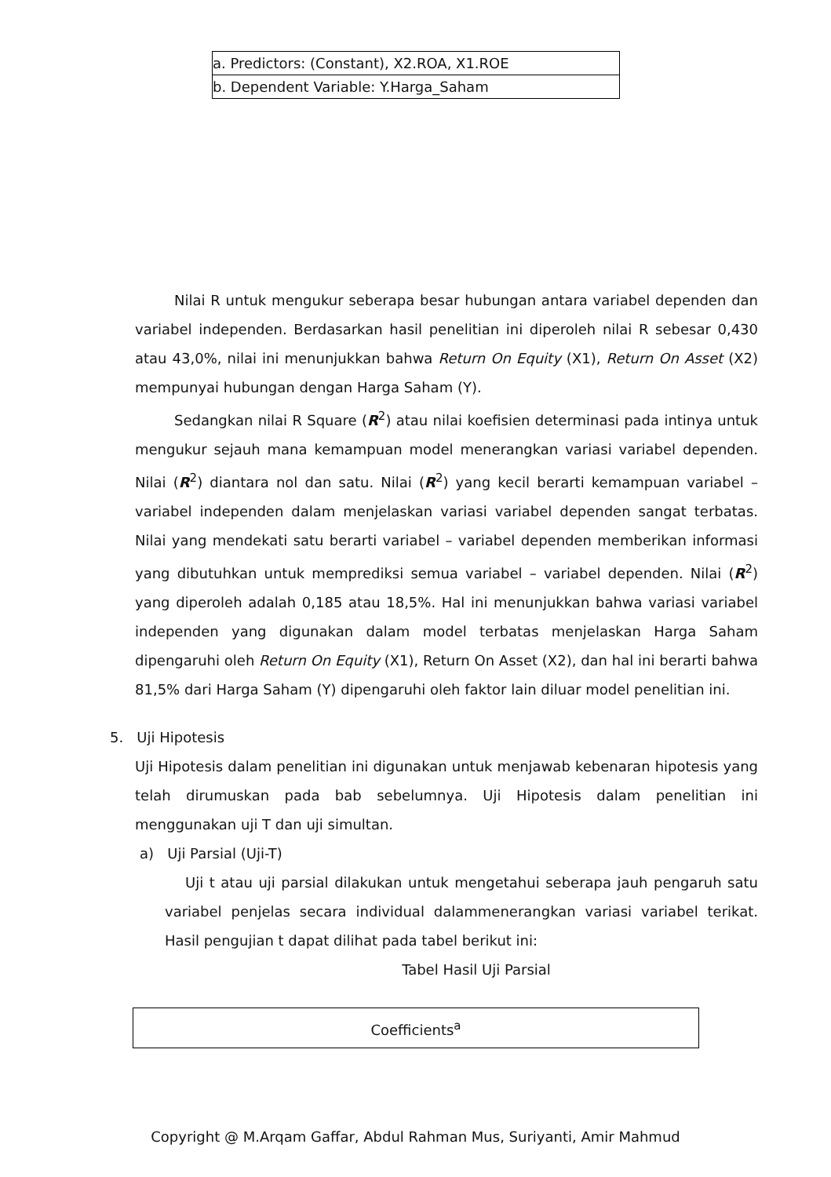| a. Predictors: (Constant), X2.ROA, X1.ROE |
| b. Dependent Variable: Y.Harga_Saham |
Nilai R untuk mengukur seberapa besar hubungan antara variabel dependen dan variabel independen. Berdasarkan hasil penelitian ini diperoleh nilai R sebesar 0,430 atau 43,0%, nilai ini menunjukkan bahwa Return On Equity (X1), Return On Asset (X2) mempunyai hubungan dengan Harga Saham (Y).
Sedangkan nilai R Square (R<sup>2</sup>) atau nilai koefisien determinasi pada intinya untuk mengukur sejauh mana kemampuan model menerangkan variasi variabel dependen. Nilai (R<sup>2</sup>) diantara nol dan satu. Nilai (R<sup>2</sup>) yang kecil berarti kemampuan variabel – variabel independen dalam menjelaskan variasi variabel dependen sangat terbatas. Nilai yang mendekati satu berarti variabel – variabel dependen memberikan informasi yang dibutuhkan untuk memprediksi semua variabel – variabel dependen. Nilai (R<sup>2</sup>) yang diperoleh adalah 0,185 atau 18,5%. Hal ini menunjukkan bahwa variasi variabel independen yang digunakan dalam model terbatas menjelaskan Harga Saham dipengaruhi oleh Return On Equity (X1), Return On Asset (X2), dan hal ini berarti bahwa 81,5% dari Harga Saham (Y) dipengaruhi oleh faktor lain diluar model penelitian ini.
5. Uji Hipotesis
Uji Hipotesis dalam penelitian ini digunakan untuk menjawab kebenaran hipotesis yang telah dirumuskan pada bab sebelumnya. Uji Hipotesis dalam penelitian ini menggunakan uji T dan uji simultan.
a) Uji Parsial (Uji-T)
Uji t atau uji parsial dilakukan untuk mengetahui seberapa jauh pengaruh satu variabel penjelas secara individual dalammenerangkan variasi variabel terikat. Hasil pengujian t dapat dilihat pada tabel berikut ini:
Tabel Hasil Uji Parsial
| Coefficients<sup>a</sup> |
Copyright @ M.Arqam Gaffar, Abdul Rahman Mus, Suriyanti, Amir Mahmud